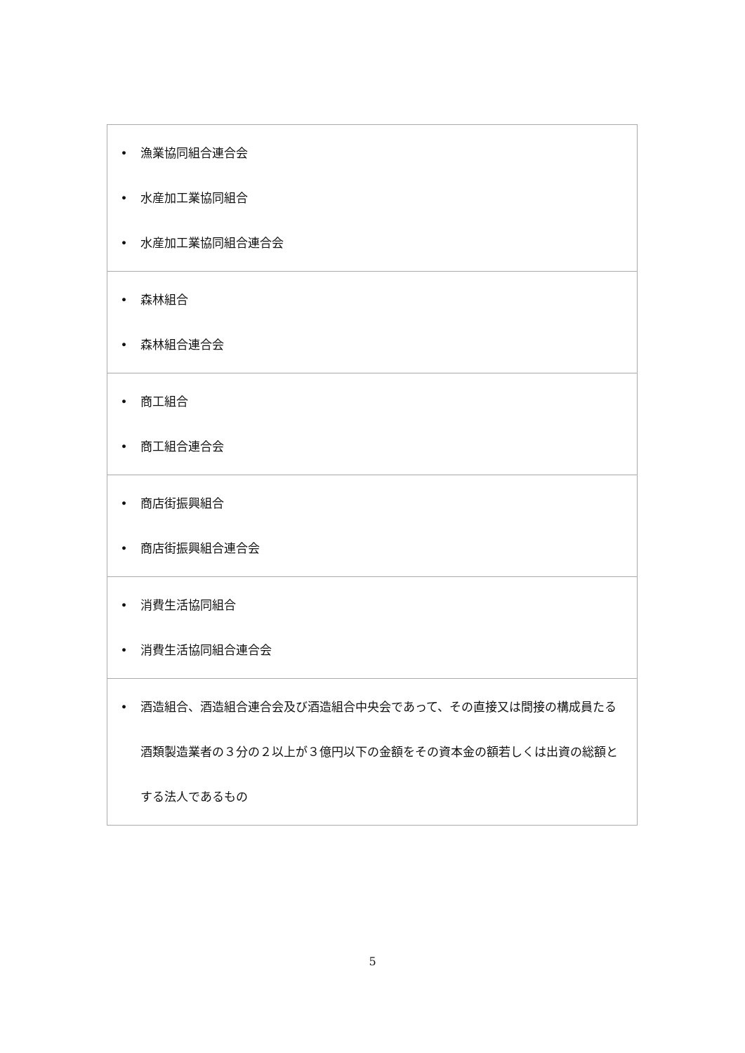| • 漁業協同組合連合会 • 水産加工業協同組合 • 水産加工業協同組合連合会 |
| • 森林組合 • 森林組合連合会 |
| • 商工組合 • 商工組合連合会 |
| • 商店街振興組合 • 商店街振興組合連合会 |
| • 消費生活協同組合 • 消費生活協同組合連合会 |
| • 酒造組合、酒造組合連合会及び酒造組合中央会であって、その直接又は間接の構成員たる酒類製造業者の３分の２以上が３億円以下の金額をその資本金の額若しくは出資の総額とする法人であるもの |
5